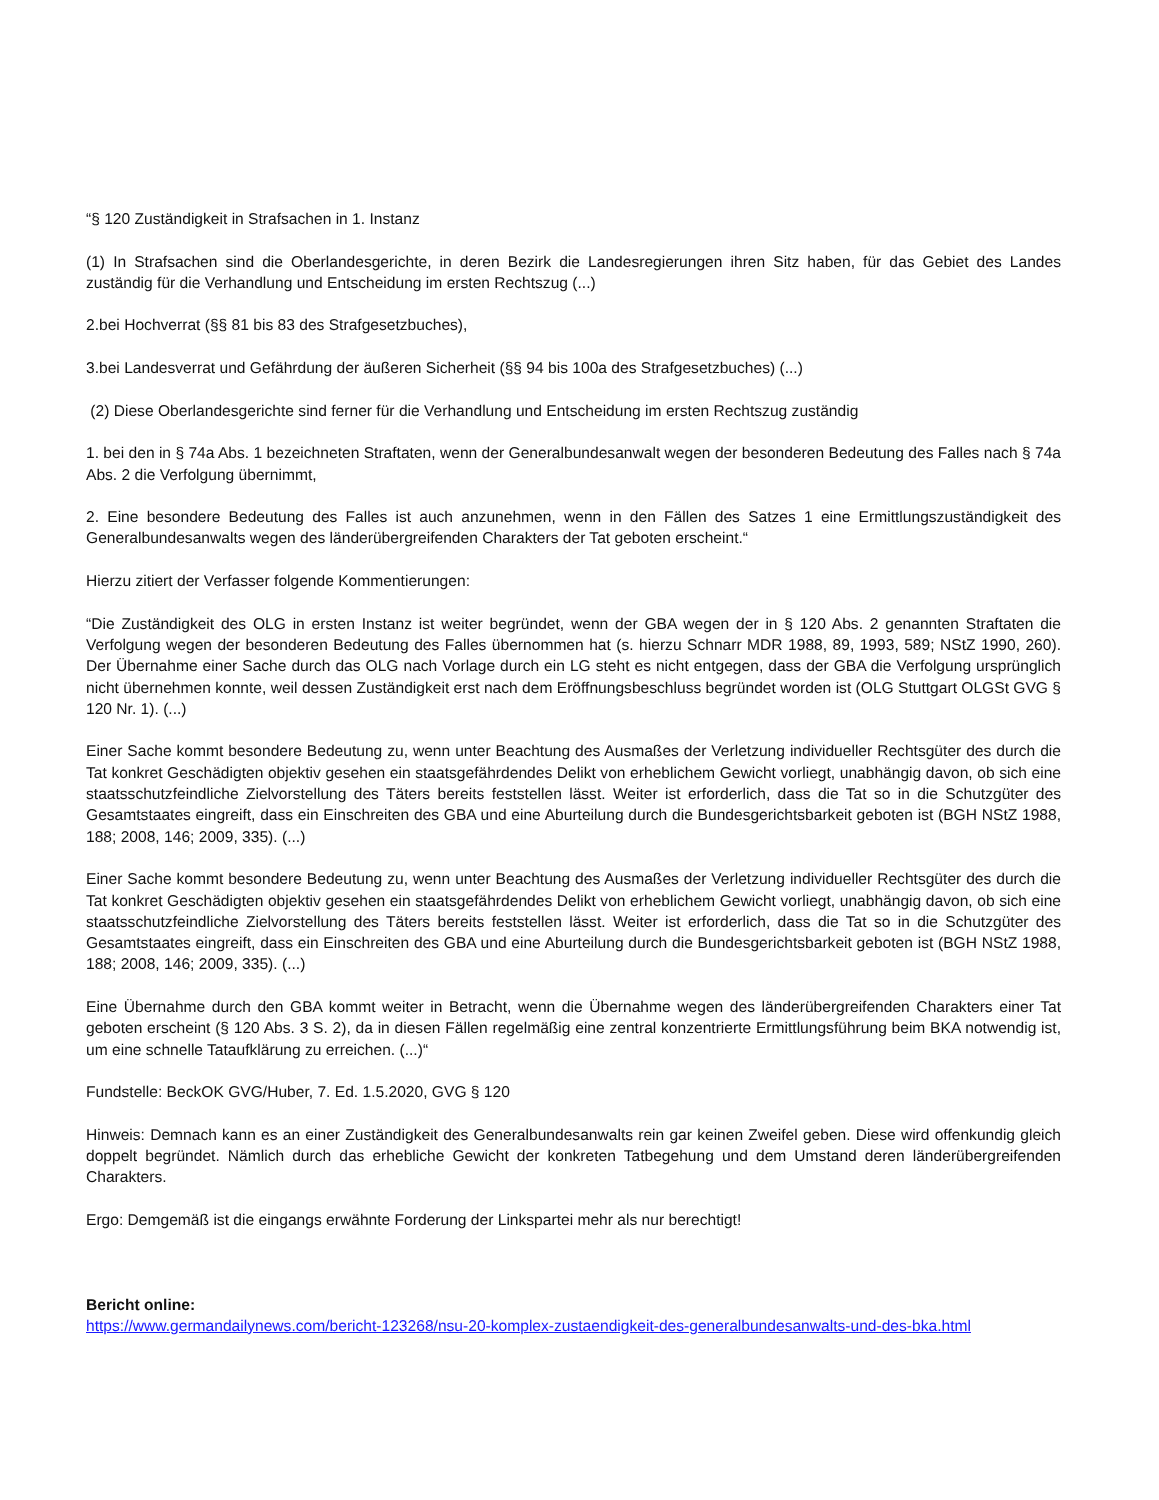“§ 120 Zuständigkeit in Strafsachen in 1. Instanz
(1) In Strafsachen sind die Oberlandesgerichte, in deren Bezirk die Landesregierungen ihren Sitz haben, für das Gebiet des Landes zuständig für die Verhandlung und Entscheidung im ersten Rechtszug (...)
2.bei Hochverrat (§§ 81 bis 83 des Strafgesetzbuches),
3.bei Landesverrat und Gefährdung der äußeren Sicherheit (§§ 94 bis 100a des Strafgesetzbuches) (...)
(2) Diese Oberlandesgerichte sind ferner für die Verhandlung und Entscheidung im ersten Rechtszug zuständig
1. bei den in § 74a Abs. 1 bezeichneten Straftaten, wenn der Generalbundesanwalt wegen der besonderen Bedeutung des Falles nach § 74a Abs. 2 die Verfolgung übernimmt,
2. Eine besondere Bedeutung des Falles ist auch anzunehmen, wenn in den Fällen des Satzes 1 eine Ermittlungszuständigkeit des Generalbundesanwalts wegen des länderübergreifenden Charakters der Tat geboten erscheint.“
Hierzu zitiert der Verfasser folgende Kommentierungen:
“Die Zuständigkeit des OLG in ersten Instanz ist weiter begründet, wenn der GBA wegen der in § 120 Abs. 2 genannten Straftaten die Verfolgung wegen der besonderen Bedeutung des Falles übernommen hat (s. hierzu Schnarr MDR 1988, 89, 1993, 589; NStZ 1990, 260). Der Übernahme einer Sache durch das OLG nach Vorlage durch ein LG steht es nicht entgegen, dass der GBA die Verfolgung ursprünglich nicht übernehmen konnte, weil dessen Zuständigkeit erst nach dem Eröffnungsbeschluss begründet worden ist (OLG Stuttgart OLGSt GVG § 120 Nr. 1). (...)
Einer Sache kommt besondere Bedeutung zu, wenn unter Beachtung des Ausmaßes der Verletzung individueller Rechtsgüter des durch die Tat konkret Geschädigten objektiv gesehen ein staatsgefährdendes Delikt von erheblichem Gewicht vorliegt, unabhängig davon, ob sich eine staatsschutzfeindliche Zielvorstellung des Täters bereits feststellen lässt. Weiter ist erforderlich, dass die Tat so in die Schutzgüter des Gesamtstaates eingreift, dass ein Einschreiten des GBA und eine Aburteilung durch die Bundesgerichtsbarkeit geboten ist (BGH NStZ 1988, 188; 2008, 146; 2009, 335). (...)
Einer Sache kommt besondere Bedeutung zu, wenn unter Beachtung des Ausmaßes der Verletzung individueller Rechtsgüter des durch die Tat konkret Geschädigten objektiv gesehen ein staatsgefährdendes Delikt von erheblichem Gewicht vorliegt, unabhängig davon, ob sich eine staatsschutzfeindliche Zielvorstellung des Täters bereits feststellen lässt. Weiter ist erforderlich, dass die Tat so in die Schutzgüter des Gesamtstaates eingreift, dass ein Einschreiten des GBA und eine Aburteilung durch die Bundesgerichtsbarkeit geboten ist (BGH NStZ 1988, 188; 2008, 146; 2009, 335). (...)
Eine Übernahme durch den GBA kommt weiter in Betracht, wenn die Übernahme wegen des länderübergreifenden Charakters einer Tat geboten erscheint (§ 120 Abs. 3 S. 2), da in diesen Fällen regelmäßig eine zentral konzentrierte Ermittlungsführung beim BKA notwendig ist, um eine schnelle Tataufklärung zu erreichen. (...)“
Fundstelle: BeckOK GVG/Huber, 7. Ed. 1.5.2020, GVG § 120
Hinweis: Demnach kann es an einer Zuständigkeit des Generalbundesanwalts rein gar keinen Zweifel geben. Diese wird offenkundig gleich doppelt begründet. Nämlich durch das erhebliche Gewicht der konkreten Tatbegehung und dem Umstand deren länderübergreifenden Charakters.
Ergo: Demgemäß ist die eingangs erwähnte Forderung der Linkspartei mehr als nur berechtigt!
Bericht online:
https://www.germandailynews.com/bericht-123268/nsu-20-komplex-zustaendigkeit-des-generalbundesanwalts-und-des-bka.html